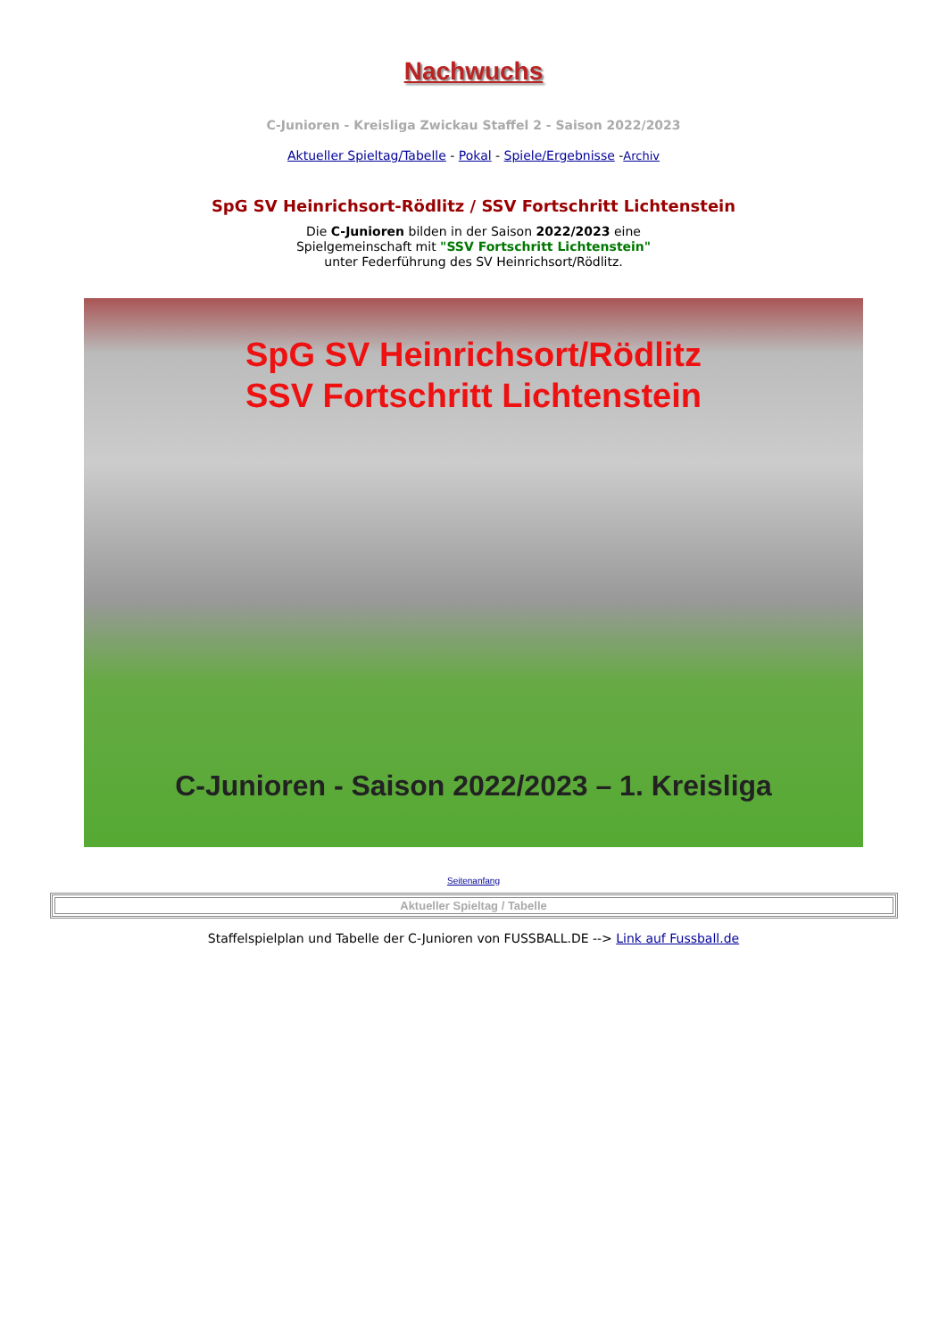Nachwuchs
C-Junioren - Kreisliga Zwickau Staffel 2 - Saison 2022/2023
Aktueller Spieltag/Tabelle - Pokal - Spiele/Ergebnisse -Archiv
SpG SV Heinrichsort-Rödlitz / SSV Fortschritt Lichtenstein
Die C-Junioren bilden in der Saison 2022/2023 eine
Spielgemeinschaft mit "SSV Fortschritt Lichtenstein"
unter Federführung des SV Heinrichsort/Rödlitz.
SpG SV Heinrichsort/Rödlitz
SSV Fortschritt Lichtenstein
C-Junioren - Saison 2022/2023 – 1. Kreisliga
Seitenanfang
| Aktueller Spieltag / Tabelle |
Staffelspielplan und Tabelle der C-Junioren von FUSSBALL.DE --> Link auf Fussball.de